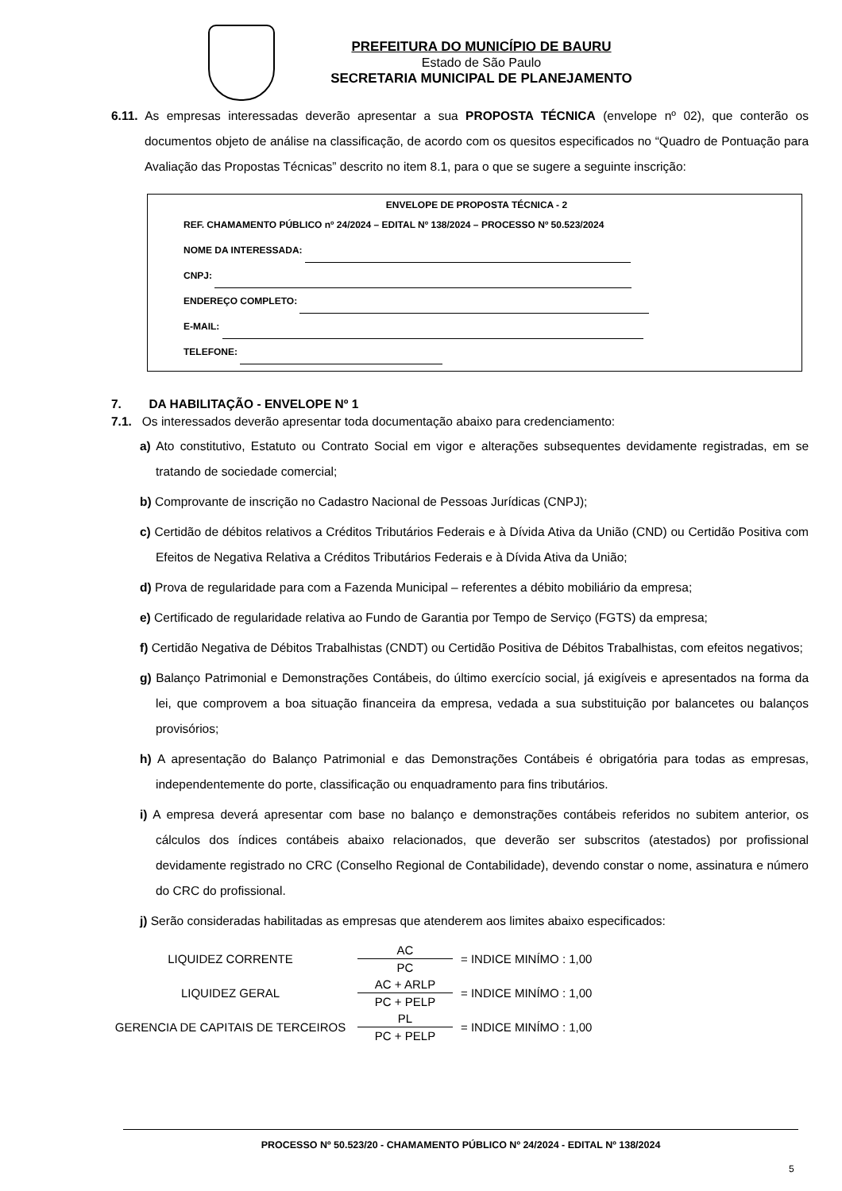PREFEITURA DO MUNICÍPIO DE BAURU
Estado de São Paulo
SECRETARIA MUNICIPAL DE PLANEJAMENTO
6.11. As empresas interessadas deverão apresentar a sua PROPOSTA TÉCNICA (envelope nº 02), que conterão os documentos objeto de análise na classificação, de acordo com os quesitos especificados no “Quadro de Pontuação para Avaliação das Propostas Técnicas” descrito no item 8.1, para o que se sugere a seguinte inscrição:
ENVELOPE DE PROPOSTA TÉCNICA - 2
REF. CHAMAMENTO PÚBLICO nº 24/2024 – EDITAL Nº 138/2024 – PROCESSO Nº 50.523/2024
NOME DA INTERESSADA:
CNPJ:
ENDEREÇO COMPLETO:
E-MAIL:
TELEFONE:
7. DA HABILITAÇÃO - ENVELOPE Nº 1
7.1. Os interessados deverão apresentar toda documentação abaixo para credenciamento:
a) Ato constitutivo, Estatuto ou Contrato Social em vigor e alterações subsequentes devidamente registradas, em se tratando de sociedade comercial;
b) Comprovante de inscrição no Cadastro Nacional de Pessoas Jurídicas (CNPJ);
c) Certidão de débitos relativos a Créditos Tributários Federais e à Dívida Ativa da União (CND) ou Certidão Positiva com Efeitos de Negativa Relativa a Créditos Tributários Federais e à Dívida Ativa da União;
d) Prova de regularidade para com a Fazenda Municipal – referentes a débito mobiliário da empresa;
e) Certificado de regularidade relativa ao Fundo de Garantia por Tempo de Serviço (FGTS) da empresa;
f) Certidão Negativa de Débitos Trabalhistas (CNDT) ou Certidão Positiva de Débitos Trabalhistas, com efeitos negativos;
g) Balanço Patrimonial e Demonstrações Contábeis, do último exercício social, já exigíveis e apresentados na forma da lei, que comprovem a boa situação financeira da empresa, vedada a sua substituição por balancetes ou balanços provisórios;
h) A apresentação do Balanço Patrimonial e das Demonstrações Contábeis é obrigatória para todas as empresas, independentemente do porte, classificação ou enquadramento para fins tributários.
i) A empresa deverá apresentar com base no balanço e demonstrações contábeis referidos no subitem anterior, os cálculos dos índices contábeis abaixo relacionados, que deverão ser subscritos (atestados) por profissional devidamente registrado no CRC (Conselho Regional de Contabilidade), devendo constar o nome, assinatura e número do CRC do profissional.
j) Serão consideradas habilitadas as empresas que atenderem aos limites abaixo especificados:
| LIQUIDEZ CORRENTE | AC | = INDICE MINÍMO : 1,00 |
| | PC | |
| LIQUIDEZ GERAL | AC + ARLP | = INDICE MINÍMO : 1,00 |
| | PC + PELP | |
| GERENCIA DE CAPITAIS DE TERCEIROS | PL | = INDICE MINÍMO : 1,00 |
| | PC + PELP | |
PROCESSO Nº 50.523/20 - CHAMAMENTO PÚBLICO Nº 24/2024 - EDITAL Nº 138/2024
5